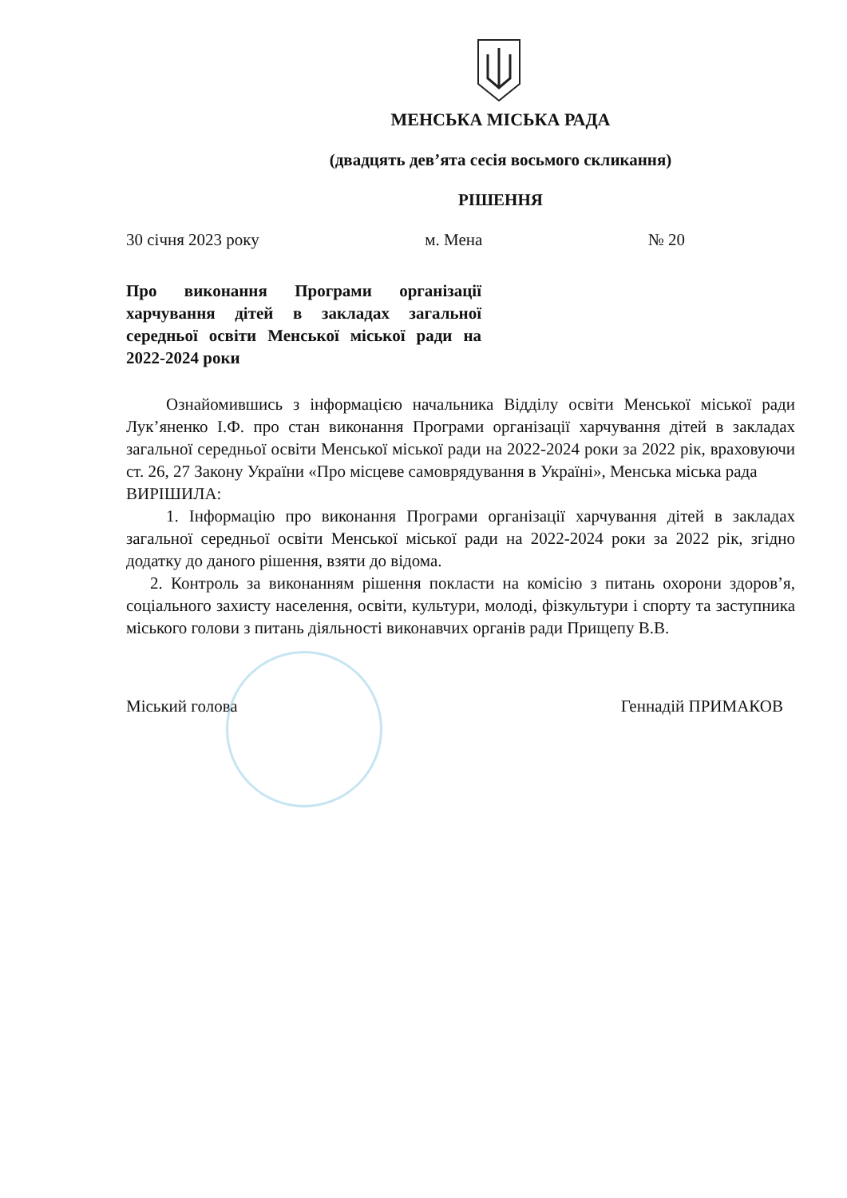МЕНСЬКА МІСЬКА РАДА
(двадцять дев’ята сесія восьмого скликання)
РІШЕННЯ
30 січня 2023 року м. Мена № 20
Про виконання Програми організації харчування дітей в закладах загальної середньої освіти Менської міської ради на 2022-2024 роки
Ознайомившись з інформацією начальника Відділу освіти Менської міської ради Лук’яненко І.Ф. про стан виконання Програми організації харчування дітей в закладах загальної середньої освіти Менської міської ради на 2022-2024 роки за 2022 рік, враховуючи ст. 26, 27 Закону України «Про місцеве самоврядування в Україні», Менська міська рада
ВИРІШИЛА:
1. Інформацію про виконання Програми організації харчування дітей в закладах загальної середньої освіти Менської міської ради на 2022-2024 роки за 2022 рік, згідно додатку до даного рішення, взяти до відома.
2. Контроль за виконанням рішення покласти на комісію з питань охорони здоров’я, соціального захисту населення, освіти, культури, молоді, фізкультури і спорту та заступника міського голови з питань діяльності виконавчих органів ради Прищепу В.В.
Міський голова Геннадій ПРИМАКОВ